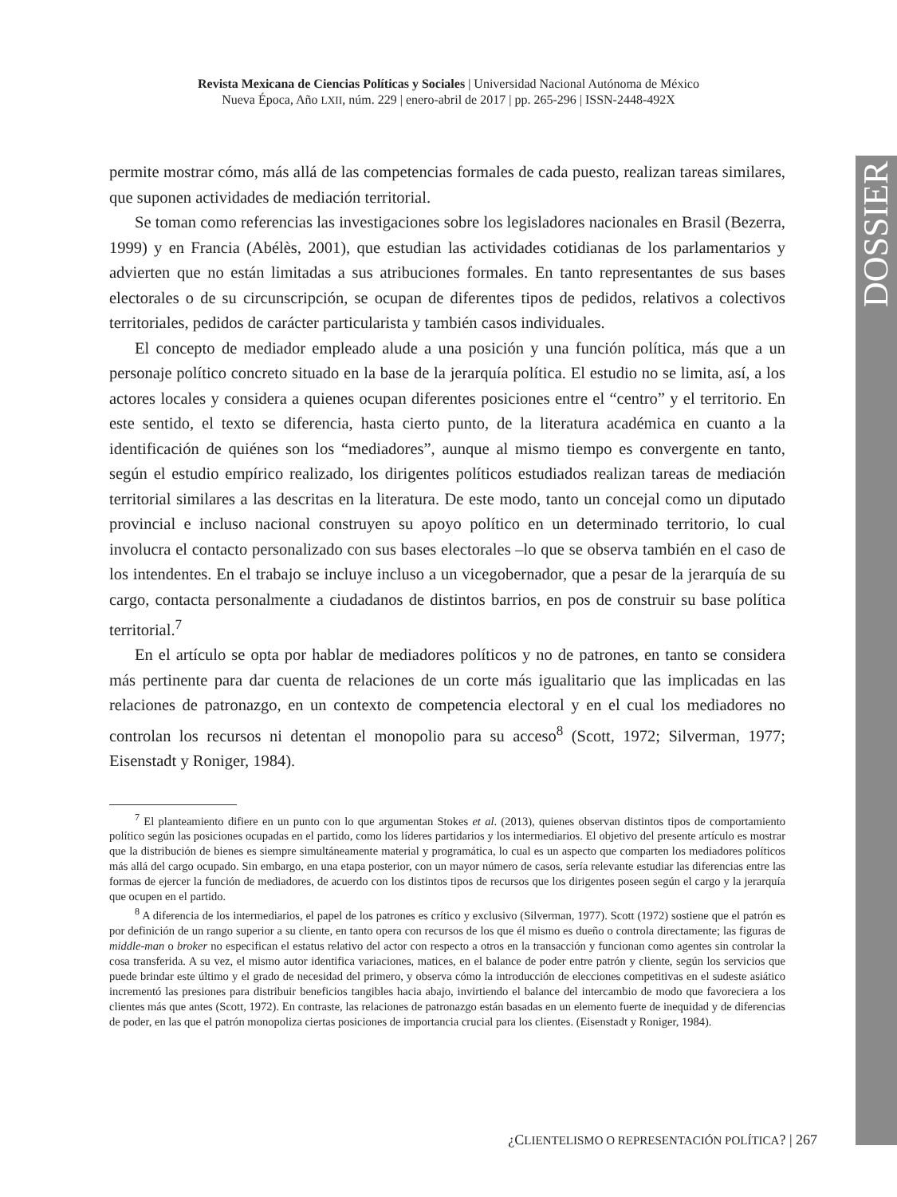Revista Mexicana de Ciencias Políticas y Sociales | Universidad Nacional Autónoma de México
Nueva Época, Año LXII, núm. 229 | enero-abril de 2017 | pp. 265-296 | ISSN-2448-492X
DOSSIER
permite mostrar cómo, más allá de las competencias formales de cada puesto, realizan tareas similares, que suponen actividades de mediación territorial.
Se toman como referencias las investigaciones sobre los legisladores nacionales en Brasil (Bezerra, 1999) y en Francia (Abélès, 2001), que estudian las actividades cotidianas de los parlamentarios y advierten que no están limitadas a sus atribuciones formales. En tanto representantes de sus bases electorales o de su circunscripción, se ocupan de diferentes tipos de pedidos, relativos a colectivos territoriales, pedidos de carácter particularista y también casos individuales.
El concepto de mediador empleado alude a una posición y una función política, más que a un personaje político concreto situado en la base de la jerarquía política. El estudio no se limita, así, a los actores locales y considera a quienes ocupan diferentes posiciones entre el “centro” y el territorio. En este sentido, el texto se diferencia, hasta cierto punto, de la literatura académica en cuanto a la identificación de quiénes son los “mediadores”, aunque al mismo tiempo es convergente en tanto, según el estudio empírico realizado, los dirigentes políticos estudiados realizan tareas de mediación territorial similares a las descritas en la literatura. De este modo, tanto un concejal como un diputado provincial e incluso nacional construyen su apoyo político en un determinado territorio, lo cual involucra el contacto personalizado con sus bases electorales –lo que se observa también en el caso de los intendentes. En el trabajo se incluye incluso a un vicegobernador, que a pesar de la jerarquía de su cargo, contacta personalmente a ciudadanos de distintos barrios, en pos de construir su base política territorial.<sup>7</sup>
En el artículo se opta por hablar de mediadores políticos y no de patrones, en tanto se considera más pertinente para dar cuenta de relaciones de un corte más igualitario que las implicadas en las relaciones de patronazgo, en un contexto de competencia electoral y en el cual los mediadores no controlan los recursos ni detentan el monopolio para su acceso<sup>8</sup> (Scott, 1972; Silverman, 1977; Eisenstadt y Roniger, 1984).
<sup>7</sup> El planteamiento difiere en un punto con lo que argumentan Stokes et al. (2013), quienes observan distintos tipos de comportamiento político según las posiciones ocupadas en el partido, como los líderes partidarios y los intermediarios. El objetivo del presente artículo es mostrar que la distribución de bienes es siempre simultáneamente material y programática, lo cual es un aspecto que comparten los mediadores políticos más allá del cargo ocupado. Sin embargo, en una etapa posterior, con un mayor número de casos, sería relevante estudiar las diferencias entre las formas de ejercer la función de mediadores, de acuerdo con los distintos tipos de recursos que los dirigentes poseen según el cargo y la jerarquía que ocupen en el partido.
<sup>8</sup> A diferencia de los intermediarios, el papel de los patrones es crítico y exclusivo (Silverman, 1977). Scott (1972) sostiene que el patrón es por definición de un rango superior a su cliente, en tanto opera con recursos de los que él mismo es dueño o controla directamente; las figuras de middle-man o broker no especifican el estatus relativo del actor con respecto a otros en la transacción y funcionan como agentes sin controlar la cosa transferida. A su vez, el mismo autor identifica variaciones, matices, en el balance de poder entre patrón y cliente, según los servicios que puede brindar este último y el grado de necesidad del primero, y observa cómo la introducción de elecciones competitivas en el sudeste asiático incrementó las presiones para distribuir beneficios tangibles hacia abajo, invirtiendo el balance del intercambio de modo que favoreciera a los clientes más que antes (Scott, 1972). En contraste, las relaciones de patronazgo están basadas en un elemento fuerte de inequidad y de diferencias de poder, en las que el patrón monopoliza ciertas posiciones de importancia crucial para los clientes. (Eisenstadt y Roniger, 1984).
¿CLIENTELISMO O REPRESENTACIÓN POLÍTICA? | 267